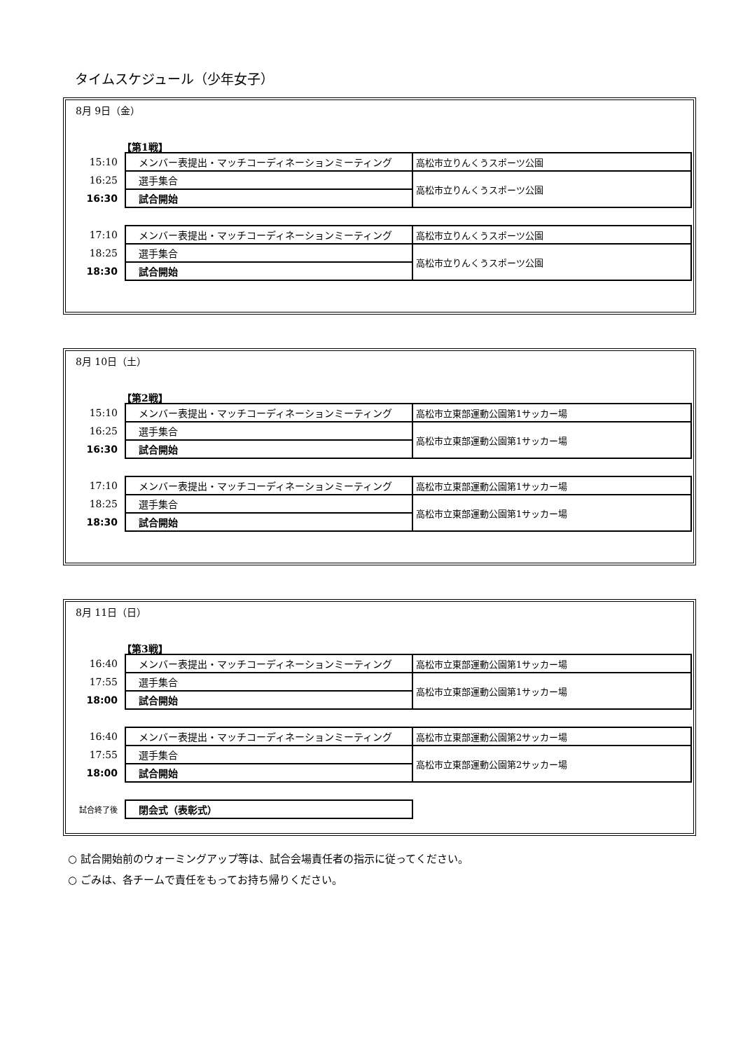タイムスケジュール（少年女子）
8月 9日（金）
【第1戦】
| 15:10 | メンバー表提出・マッチコーディネーションミーティング | 高松市立りんくうスポーツ公園 |
| 16:25 | 選手集合 | 高松市立りんくうスポーツ公園 |
| 16:30 | 試合開始 | |
| 17:10 | メンバー表提出・マッチコーディネーションミーティング | 高松市立りんくうスポーツ公園 |
| 18:25 | 選手集合 | 高松市立りんくうスポーツ公園 |
| 18:30 | 試合開始 | |
8月 10日（土）
【第2戦】
| 15:10 | メンバー表提出・マッチコーディネーションミーティング | 高松市立東部運動公園第1サッカー場 |
| 16:25 | 選手集合 | 高松市立東部運動公園第1サッカー場 |
| 16:30 | 試合開始 | |
| 17:10 | メンバー表提出・マッチコーディネーションミーティング | 高松市立東部運動公園第1サッカー場 |
| 18:25 | 選手集合 | 高松市立東部運動公園第1サッカー場 |
| 18:30 | 試合開始 | |
8月 11日（日）
【第3戦】
| 16:40 | メンバー表提出・マッチコーディネーションミーティング | 高松市立東部運動公園第1サッカー場 |
| 17:55 | 選手集合 | 高松市立東部運動公園第1サッカー場 |
| 18:00 | 試合開始 | |
| 16:40 | メンバー表提出・マッチコーディネーションミーティング | 高松市立東部運動公園第2サッカー場 |
| 17:55 | 選手集合 | 高松市立東部運動公園第2サッカー場 |
| 18:00 | 試合開始 | |
| 試合終了後 | 閉会式（表彰式） |
○ 試合開始前のウォーミングアップ等は、試合会場責任者の指示に従ってください。
○ ごみは、各チームで責任をもってお持ち帰りください。